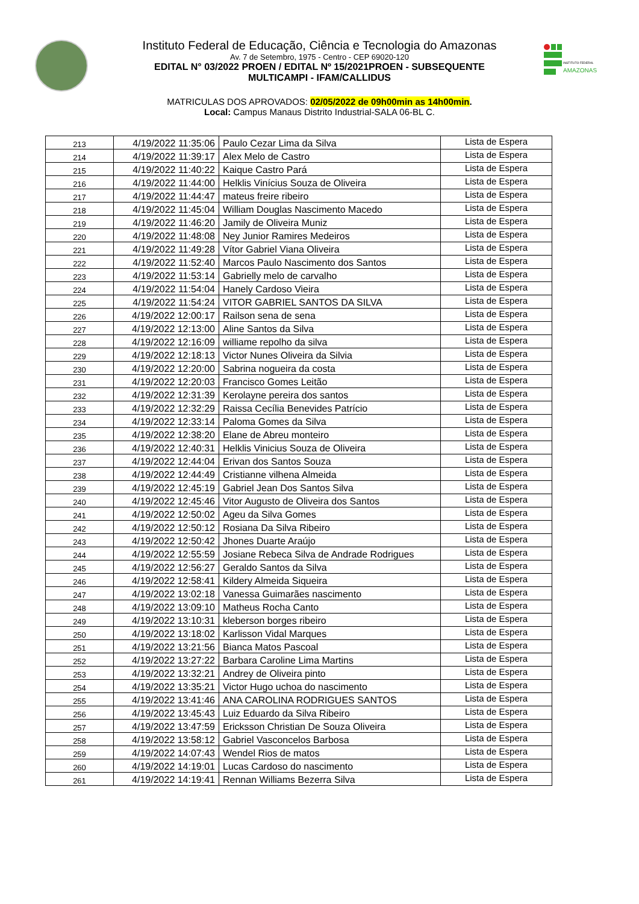INSTITUTO FEDERAL
AMAZONAS
Instituto Federal de Educação, Ciência e Tecnologia do Amazonas
Av. 7 de Setembro, 1975 - Centro - CEP 69020-120
EDITAL N° 03/2022 PROEN / EDITAL Nº 15/2021PROEN - SUBSEQUENTE
MULTICAMPI - IFAM/CALLIDUS
MATRICULAS DOS APROVADOS: 02/05/2022 de 09h00min as 14h00min.
Local: Campus Manaus Distrito Industrial-SALA 06-BL C.
| 213 | 4/19/2022 11:35:06 | Paulo Cezar Lima da Silva | Lista de Espera |
| 214 | 4/19/2022 11:39:17 | Alex Melo de Castro | Lista de Espera |
| 215 | 4/19/2022 11:40:22 | Kaique Castro Pará | Lista de Espera |
| 216 | 4/19/2022 11:44:00 | Helklis Vinícius Souza de Oliveira | Lista de Espera |
| 217 | 4/19/2022 11:44:47 | mateus freire ribeiro | Lista de Espera |
| 218 | 4/19/2022 11:45:04 | William Douglas Nascimento Macedo | Lista de Espera |
| 219 | 4/19/2022 11:46:20 | Jamily de Oliveira Muniz | Lista de Espera |
| 220 | 4/19/2022 11:48:08 | Ney Junior Ramires Medeiros | Lista de Espera |
| 221 | 4/19/2022 11:49:28 | Vítor Gabriel Viana Oliveira | Lista de Espera |
| 222 | 4/19/2022 11:52:40 | Marcos Paulo Nascimento dos Santos | Lista de Espera |
| 223 | 4/19/2022 11:53:14 | Gabrielly melo de carvalho | Lista de Espera |
| 224 | 4/19/2022 11:54:04 | Hanely Cardoso Vieira | Lista de Espera |
| 225 | 4/19/2022 11:54:24 | VITOR GABRIEL SANTOS DA SILVA | Lista de Espera |
| 226 | 4/19/2022 12:00:17 | Railson sena de sena | Lista de Espera |
| 227 | 4/19/2022 12:13:00 | Aline Santos da Silva | Lista de Espera |
| 228 | 4/19/2022 12:16:09 | williame repolho da silva | Lista de Espera |
| 229 | 4/19/2022 12:18:13 | Victor Nunes Oliveira da Silvia | Lista de Espera |
| 230 | 4/19/2022 12:20:00 | Sabrina nogueira da costa | Lista de Espera |
| 231 | 4/19/2022 12:20:03 | Francisco Gomes Leitão | Lista de Espera |
| 232 | 4/19/2022 12:31:39 | Kerolayne pereira dos santos | Lista de Espera |
| 233 | 4/19/2022 12:32:29 | Raissa Cecília Benevides Patrício | Lista de Espera |
| 234 | 4/19/2022 12:33:14 | Paloma Gomes da Silva | Lista de Espera |
| 235 | 4/19/2022 12:38:20 | Elane de Abreu monteiro | Lista de Espera |
| 236 | 4/19/2022 12:40:31 | Helklis Vinicius Souza de Oliveira | Lista de Espera |
| 237 | 4/19/2022 12:44:04 | Erivan dos Santos Souza | Lista de Espera |
| 238 | 4/19/2022 12:44:49 | Cristianne vilhena Almeida | Lista de Espera |
| 239 | 4/19/2022 12:45:19 | Gabriel Jean Dos Santos Silva | Lista de Espera |
| 240 | 4/19/2022 12:45:46 | Vitor Augusto de Oliveira dos Santos | Lista de Espera |
| 241 | 4/19/2022 12:50:02 | Ageu da Silva Gomes | Lista de Espera |
| 242 | 4/19/2022 12:50:12 | Rosiana Da Silva Ribeiro | Lista de Espera |
| 243 | 4/19/2022 12:50:42 | Jhones Duarte Araújo | Lista de Espera |
| 244 | 4/19/2022 12:55:59 | Josiane Rebeca Silva de Andrade Rodrigues | Lista de Espera |
| 245 | 4/19/2022 12:56:27 | Geraldo Santos da Silva | Lista de Espera |
| 246 | 4/19/2022 12:58:41 | Kildery Almeida Siqueira | Lista de Espera |
| 247 | 4/19/2022 13:02:18 | Vanessa Guimarães nascimento | Lista de Espera |
| 248 | 4/19/2022 13:09:10 | Matheus Rocha Canto | Lista de Espera |
| 249 | 4/19/2022 13:10:31 | kleberson borges ribeiro | Lista de Espera |
| 250 | 4/19/2022 13:18:02 | Karlisson Vidal Marques | Lista de Espera |
| 251 | 4/19/2022 13:21:56 | Bianca Matos Pascoal | Lista de Espera |
| 252 | 4/19/2022 13:27:22 | Barbara Caroline Lima Martins | Lista de Espera |
| 253 | 4/19/2022 13:32:21 | Andrey de Oliveira pinto | Lista de Espera |
| 254 | 4/19/2022 13:35:21 | Victor Hugo uchoa do nascimento | Lista de Espera |
| 255 | 4/19/2022 13:41:46 | ANA CAROLINA RODRIGUES SANTOS | Lista de Espera |
| 256 | 4/19/2022 13:45:43 | Luiz Eduardo da Silva Ribeiro | Lista de Espera |
| 257 | 4/19/2022 13:47:59 | Ericksson Christian De Souza Oliveira | Lista de Espera |
| 258 | 4/19/2022 13:58:12 | Gabriel Vasconcelos Barbosa | Lista de Espera |
| 259 | 4/19/2022 14:07:43 | Wendel Rios de matos | Lista de Espera |
| 260 | 4/19/2022 14:19:01 | Lucas Cardoso do nascimento | Lista de Espera |
| 261 | 4/19/2022 14:19:41 | Rennan Williams Bezerra Silva | Lista de Espera |